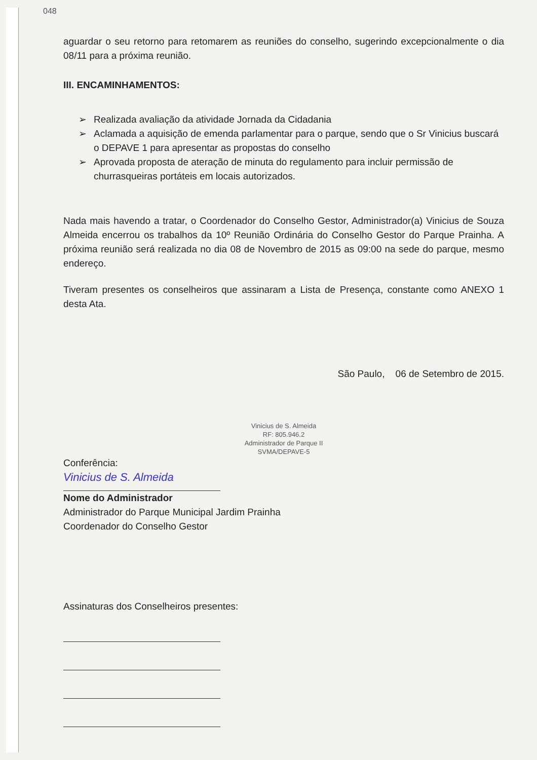048
aguardar o seu retorno para retomarem as reuniões do conselho, sugerindo excepcionalmente o dia 08/11 para a próxima reunião.
III. ENCAMINHAMENTOS:
➢ Realizada avaliação da atividade Jornada da Cidadania
➢ Aclamada a aquisição de emenda parlamentar para o parque, sendo que o Sr Vinicius buscará o DEPAVE 1 para apresentar as propostas do conselho
➢ Aprovada proposta de ateração de minuta do regulamento para incluir permissão de churrasqueiras portáteis em locais autorizados.
Nada mais havendo a tratar, o Coordenador do Conselho Gestor, Administrador(a) Vinicius de Souza Almeida encerrou os trabalhos da 10º Reunião Ordinária do Conselho Gestor do Parque Prainha. A próxima reunião será realizada no dia 08 de Novembro de 2015 as 09:00 na sede do parque, mesmo endereço.
Tiveram presentes os conselheiros que assinaram a Lista de Presença, constante como ANEXO 1 desta Ata.
São Paulo, 06 de Setembro de 2015.
Vinicius de S. Almeida
RF: 805.946.2
Administrador de Parque II
SVMA/DEPAVE-5
Conferência:
Vinicius de S. Almeida
Nome do Administrador
Administrador do Parque Municipal Jardim Prainha
Coordenador do Conselho Gestor
Assinaturas dos Conselheiros presentes: